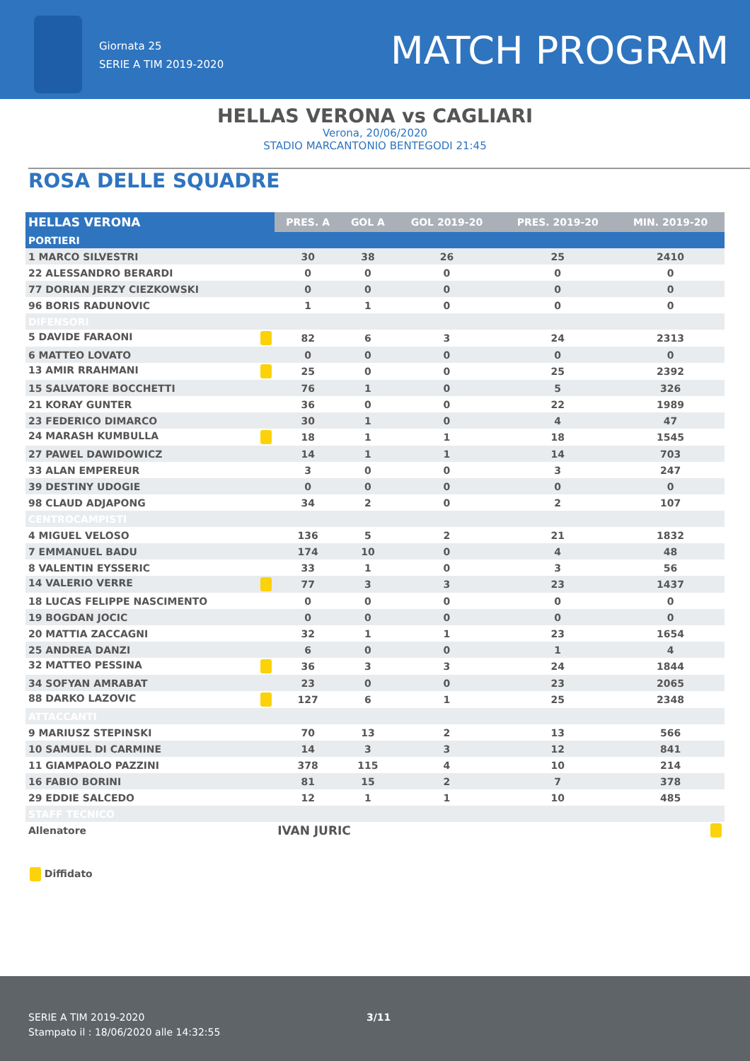Giornata 25
SERIE A TIM 2019-2020
MATCH PROGRAM
HELLAS VERONA vs CAGLIARI
Verona, 20/06/2020
STADIO MARCANTONIO BENTEGODI 21:45
ROSA DELLE SQUADRE
| HELLAS VERONA | PRES. A | GOL A | GOL 2019-20 | PRES. 2019-20 | MIN. 2019-20 |
| --- | --- | --- | --- | --- | --- |
| PORTIERI | | | | | |
| 1 MARCO SILVESTRI | 30 | 38 | 26 | 25 | 2410 |
| 22 ALESSANDRO BERARDI | 0 | 0 | 0 | 0 | 0 |
| 77 DORIAN JERZY CIEZKOWSKI | 0 | 0 | 0 | 0 | 0 |
| 96 BORIS RADUNOVIC | 1 | 1 | 0 | 0 | 0 |
| DIFENSORI | | | | | |
| 5 DAVIDE FARAONI | 82 | 6 | 3 | 24 | 2313 |
| 6 MATTEO LOVATO | 0 | 0 | 0 | 0 | 0 |
| 13 AMIR RRAHMANI | 25 | 0 | 0 | 25 | 2392 |
| 15 SALVATORE BOCCHETTI | 76 | 1 | 0 | 5 | 326 |
| 21 KORAY GUNTER | 36 | 0 | 0 | 22 | 1989 |
| 23 FEDERICO DIMARCO | 30 | 1 | 0 | 4 | 47 |
| 24 MARASH KUMBULLA | 18 | 1 | 1 | 18 | 1545 |
| 27 PAWEL DAWIDOWICZ | 14 | 1 | 1 | 14 | 703 |
| 33 ALAN EMPEREUR | 3 | 0 | 0 | 3 | 247 |
| 39 DESTINY UDOGIE | 0 | 0 | 0 | 0 | 0 |
| 98 CLAUD ADJAPONG | 34 | 2 | 0 | 2 | 107 |
| CENTROCAMPISTI | | | | | |
| 4 MIGUEL VELOSO | 136 | 5 | 2 | 21 | 1832 |
| 7 EMMANUEL BADU | 174 | 10 | 0 | 4 | 48 |
| 8 VALENTIN EYSSERIC | 33 | 1 | 0 | 3 | 56 |
| 14 VALERIO VERRE | 77 | 3 | 3 | 23 | 1437 |
| 18 LUCAS FELIPPE NASCIMENTO | 0 | 0 | 0 | 0 | 0 |
| 19 BOGDAN JOCIC | 0 | 0 | 0 | 0 | 0 |
| 20 MATTIA ZACCAGNI | 32 | 1 | 1 | 23 | 1654 |
| 25 ANDREA DANZI | 6 | 0 | 0 | 1 | 4 |
| 32 MATTEO PESSINA | 36 | 3 | 3 | 24 | 1844 |
| 34 SOFYAN AMRABAT | 23 | 0 | 0 | 23 | 2065 |
| 88 DARKO LAZOVIC | 127 | 6 | 1 | 25 | 2348 |
| ATTACCANTI | | | | | |
| 9 MARIUSZ STEPINSKI | 70 | 13 | 2 | 13 | 566 |
| 10 SAMUEL DI CARMINE | 14 | 3 | 3 | 12 | 841 |
| 11 GIAMPAOLO PAZZINI | 378 | 115 | 4 | 10 | 214 |
| 16 FABIO BORINI | 81 | 15 | 2 | 7 | 378 |
| 29 EDDIE SALCEDO | 12 | 1 | 1 | 10 | 485 |
| STAFF TECNICO | | | | | |
| Allenatore | IVAN JURIC | | | | |
Diffidato
SERIE A TIM 2019-2020
Stampato il : 18/06/2020 alle 14:32:55
3/11